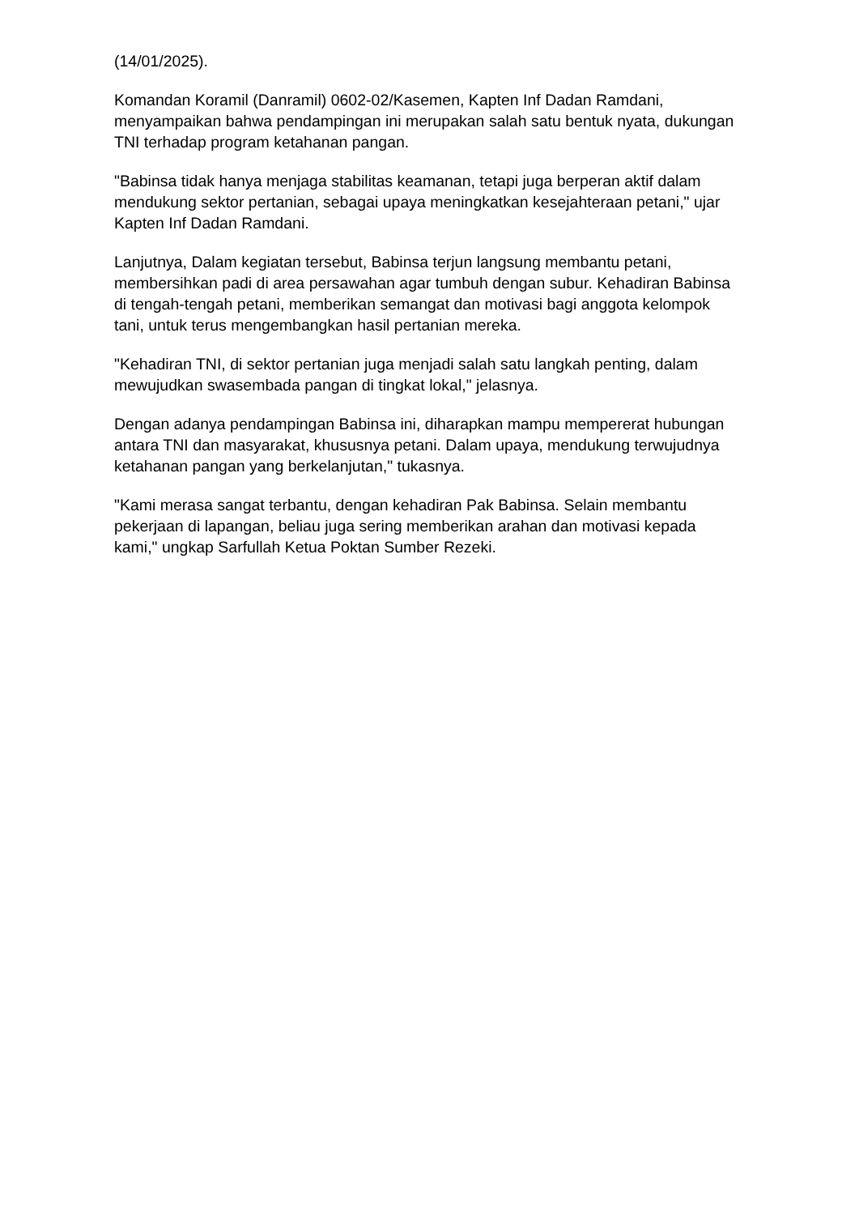(14/01/2025).
Komandan Koramil (Danramil) 0602-02/Kasemen, Kapten Inf Dadan Ramdani, menyampaikan bahwa pendampingan ini merupakan salah satu bentuk nyata, dukungan TNI terhadap program ketahanan pangan.
"Babinsa tidak hanya menjaga stabilitas keamanan, tetapi juga berperan aktif dalam mendukung sektor pertanian, sebagai upaya meningkatkan kesejahteraan petani," ujar Kapten Inf Dadan Ramdani.
Lanjutnya, Dalam kegiatan tersebut, Babinsa terjun langsung membantu petani, membersihkan padi di area persawahan agar tumbuh dengan subur. Kehadiran Babinsa di tengah-tengah petani, memberikan semangat dan motivasi bagi anggota kelompok tani, untuk terus mengembangkan hasil pertanian mereka.
"Kehadiran TNI, di sektor pertanian juga menjadi salah satu langkah penting, dalam mewujudkan swasembada pangan di tingkat lokal," jelasnya.
Dengan adanya pendampingan Babinsa ini, diharapkan mampu mempererat hubungan antara TNI dan masyarakat, khususnya petani. Dalam upaya, mendukung terwujudnya ketahanan pangan yang berkelanjutan," tukasnya.
"Kami merasa sangat terbantu, dengan kehadiran Pak Babinsa. Selain membantu pekerjaan di lapangan, beliau juga sering memberikan arahan dan motivasi kepada kami," ungkap Sarfullah Ketua Poktan Sumber Rezeki.